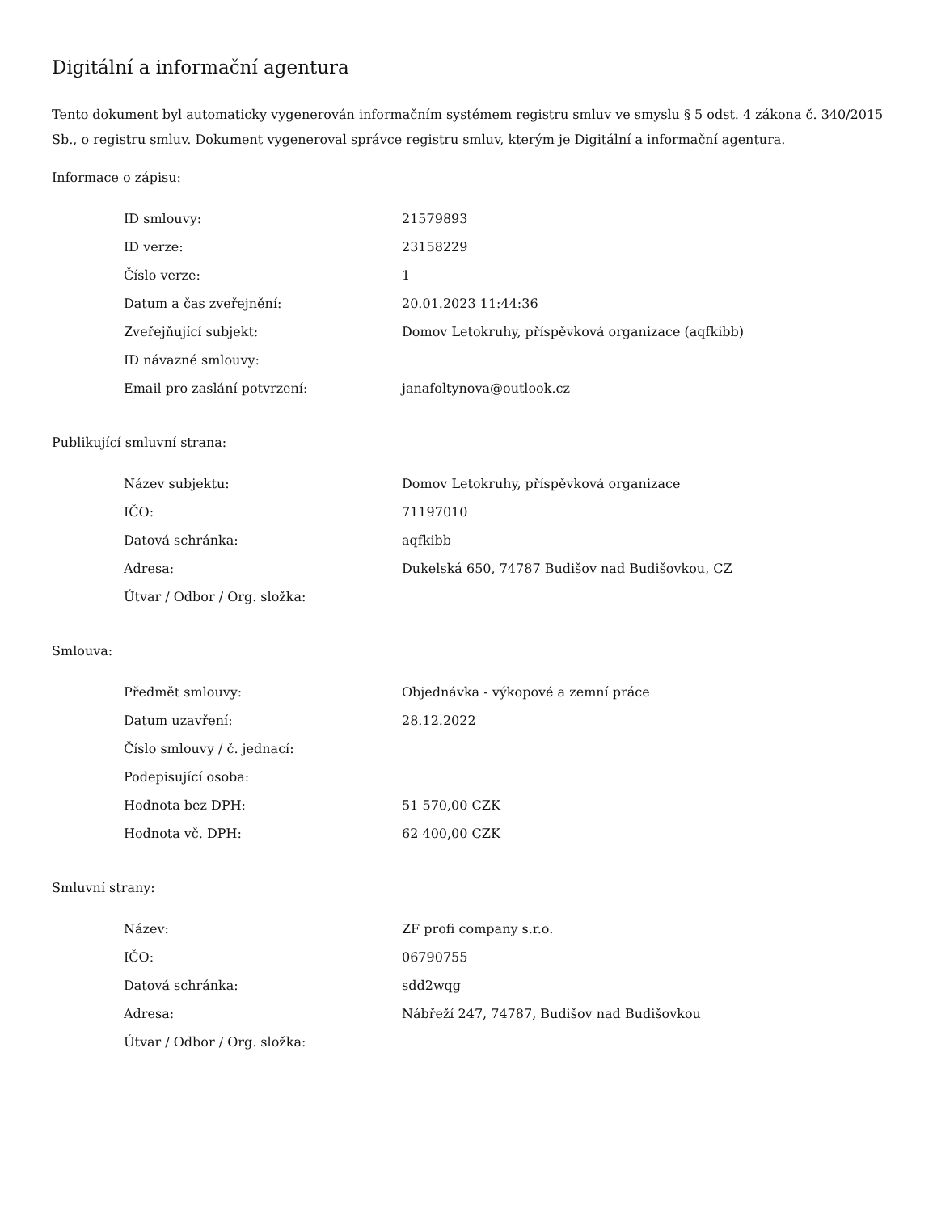Digitální a informační agentura
Tento dokument byl automaticky vygenerován informačním systémem registru smluv ve smyslu § 5 odst. 4 zákona č. 340/2015 Sb., o registru smluv. Dokument vygeneroval správce registru smluv, kterým je Digitální a informační agentura.
Informace o zápisu:
| ID smlouvy: | 21579893 |
| ID verze: | 23158229 |
| Číslo verze: | 1 |
| Datum a čas zveřejnění: | 20.01.2023 11:44:36 |
| Zveřejňující subjekt: | Domov Letokruhy, příspěvková organizace (aqfkibb) |
| ID návazné smlouvy: | |
| Email pro zaslání potvrzení: | janafoltynova@outlook.cz |
Publikující smluvní strana:
| Název subjektu: | Domov Letokruhy, příspěvková organizace |
| IČO: | 71197010 |
| Datová schránka: | aqfkibb |
| Adresa: | Dukelská 650, 74787 Budišov nad Budišovkou, CZ |
| Útvar / Odbor / Org. složka: | |
Smlouva:
| Předmět smlouvy: | Objednávka - výkopové a zemní práce |
| Datum uzavření: | 28.12.2022 |
| Číslo smlouvy / č. jednací: | |
| Podepisující osoba: | |
| Hodnota bez DPH: | 51 570,00 CZK |
| Hodnota vč. DPH: | 62 400,00 CZK |
Smluvní strany:
| Název: | ZF profi company s.r.o. |
| IČO: | 06790755 |
| Datová schránka: | sdd2wqg |
| Adresa: | Nábřeží 247, 74787, Budišov nad Budišovkou |
| Útvar / Odbor / Org. složka: | |